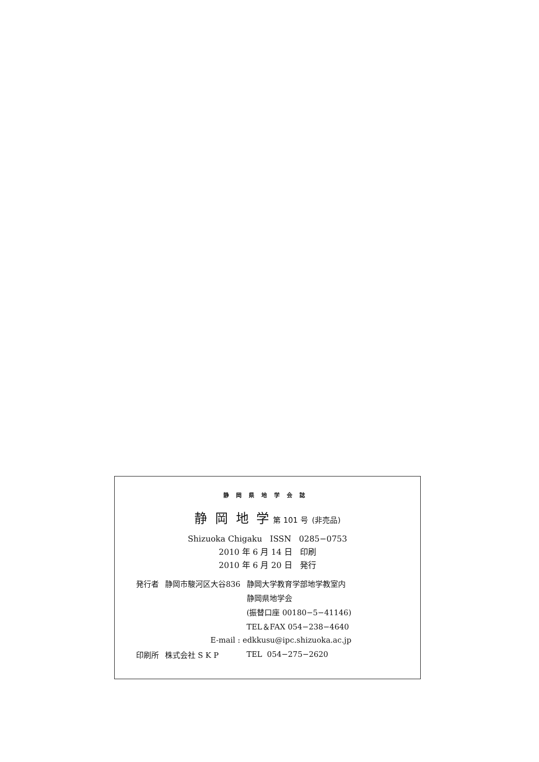静岡県地学会誌
静 岡 地 学 第 101 号 (非売品)
Shizuoka Chigaku ISSN 0285−0753
2010 年 6 月 14 日 印刷
2010 年 6 月 20 日 発行
| 発行者 | 静岡市駿河区大谷836 | 静岡大学教育学部地学教室内 |
| | | 静岡県地学会 |
| | | (振替口座 00180−5−41146) |
| | | TEL＆FAX 054−238−4640 |
| | E-mail : edkkusu@ipc.shizuoka.ac.jp | |
| 印刷所 | 株式会社 S K P | TEL 054−275−2620 |